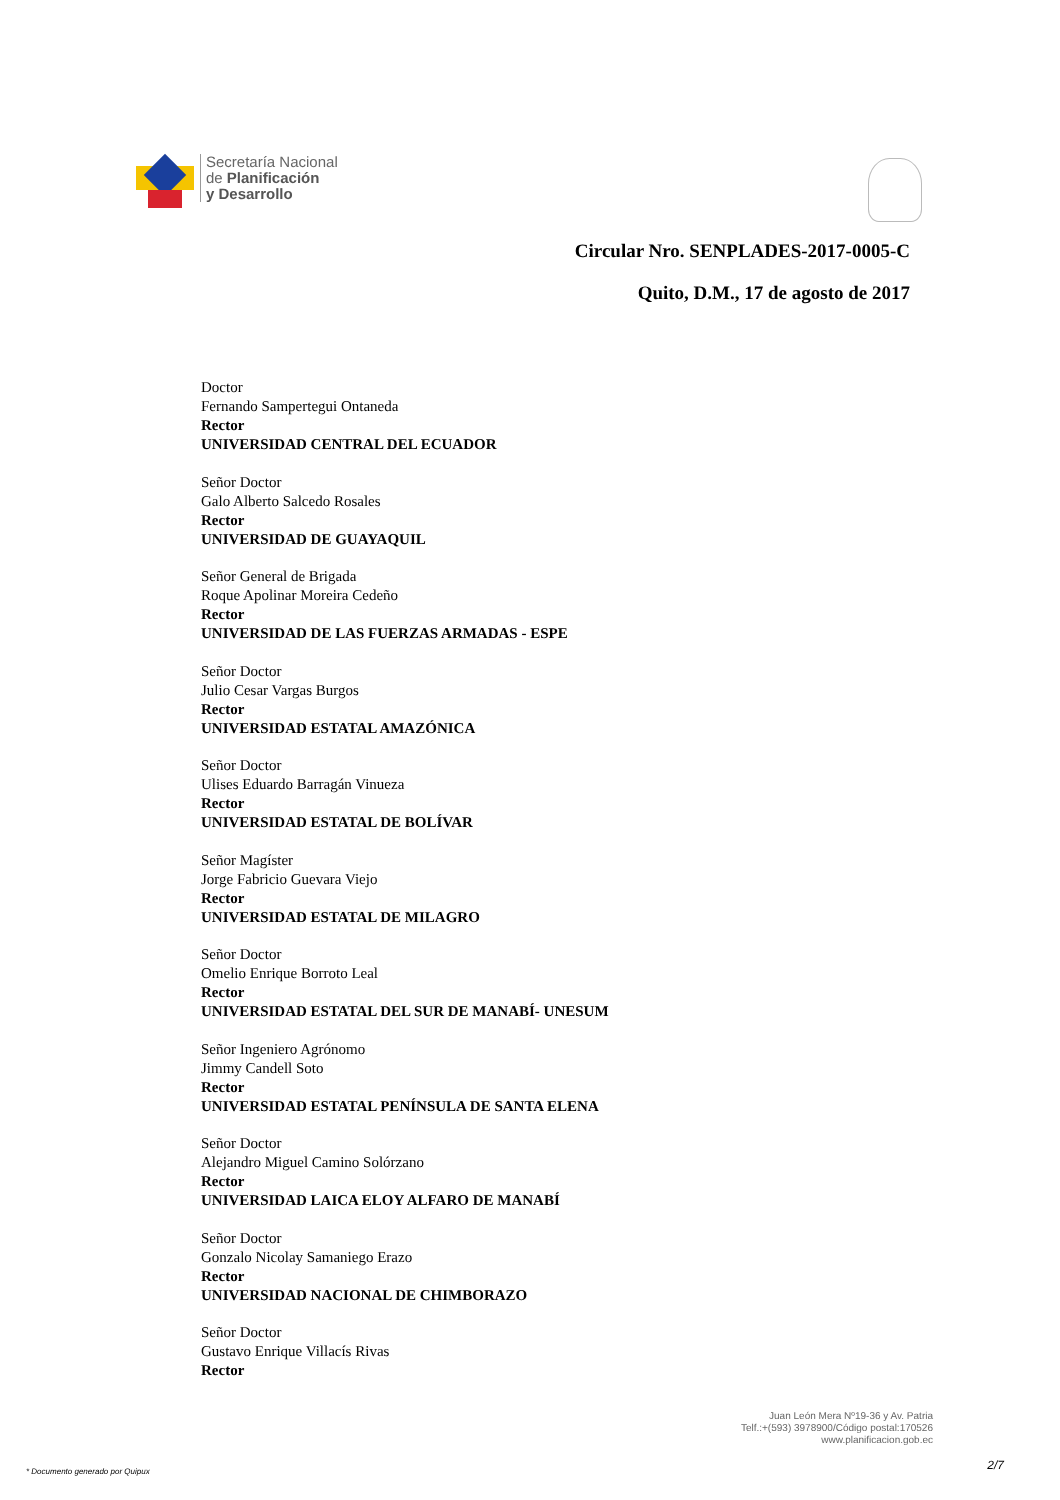Secretaría Nacional
de Planificación
y Desarrollo
Circular Nro. SENPLADES-2017-0005-C
Quito, D.M., 17 de agosto de 2017
Doctor
Fernando Sampertegui Ontaneda
Rector
UNIVERSIDAD CENTRAL DEL ECUADOR
Señor Doctor
Galo Alberto Salcedo Rosales
Rector
UNIVERSIDAD DE GUAYAQUIL
Señor General de Brigada
Roque Apolinar Moreira Cedeño
Rector
UNIVERSIDAD DE LAS FUERZAS ARMADAS - ESPE
Señor Doctor
Julio Cesar Vargas Burgos
Rector
UNIVERSIDAD ESTATAL AMAZÓNICA
Señor Doctor
Ulises Eduardo Barragán Vinueza
Rector
UNIVERSIDAD ESTATAL DE BOLÍVAR
Señor Magíster
Jorge Fabricio Guevara Viejo
Rector
UNIVERSIDAD ESTATAL DE MILAGRO
Señor Doctor
Omelio Enrique Borroto Leal
Rector
UNIVERSIDAD ESTATAL DEL SUR DE MANABÍ- UNESUM
Señor Ingeniero Agrónomo
Jimmy Candell Soto
Rector
UNIVERSIDAD ESTATAL PENÍNSULA DE SANTA ELENA
Señor Doctor
Alejandro Miguel Camino Solórzano
Rector
UNIVERSIDAD LAICA ELOY ALFARO DE MANABÍ
Señor Doctor
Gonzalo Nicolay Samaniego Erazo
Rector
UNIVERSIDAD NACIONAL DE CHIMBORAZO
Señor Doctor
Gustavo Enrique Villacís Rivas
Rector
Juan León Mera Nº19-36 y Av. Patria
Telf.:+(593) 3978900/Código postal:170526
www.planificacion.gob.ec
* Documento generado por Quipux
2/7